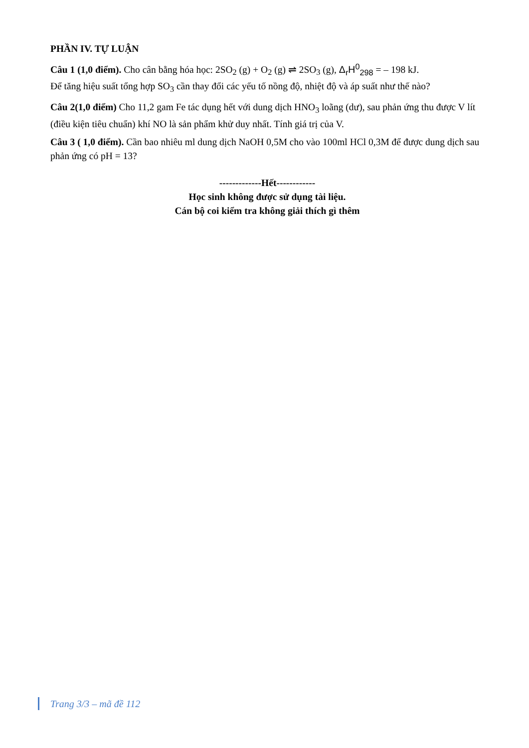PHẦN IV. TỰ LUẬN
Câu 1 (1,0 điểm). Cho cân bằng hóa học: 2SO<sub>2</sub> (g) + O<sub>2</sub> (g) ⇌ 2SO<sub>3</sub> (g), Δ<sub>r</sub>H<sup>0</sup><sub>298</sub> = – 198 kJ.
Để tăng hiệu suất tổng hợp SO<sub>3</sub> cần thay đổi các yếu tố nồng độ, nhiệt độ và áp suất như thế nào?
Câu 2(1,0 điểm) Cho 11,2 gam Fe tác dụng hết với dung dịch HNO<sub>3</sub> loãng (dư), sau phản ứng thu được V lít (điều kiện tiêu chuẩn) khí NO là sản phẩm khử duy nhất. Tính giá trị của V.
Câu 3 ( 1,0 điểm). Cần bao nhiêu ml dung dịch NaOH 0,5M cho vào 100ml HCl 0,3M để được dung dịch sau phản ứng có pH = 13?
-------------Hết------------
Học sinh không được sử dụng tài liệu.
Cán bộ coi kiểm tra không giải thích gì thêm
Trang 3/3 – mã đề 112